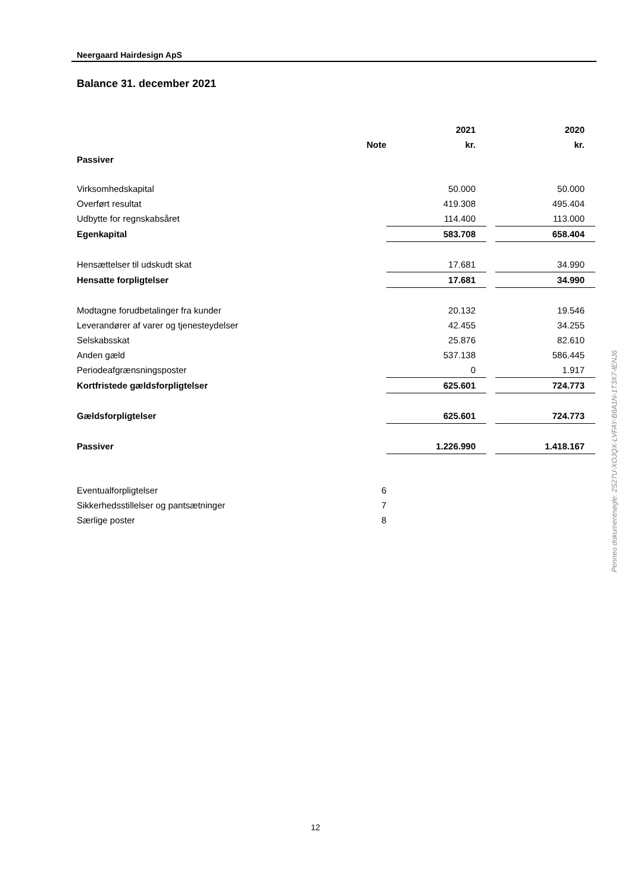Neergaard Hairdesign ApS
Balance 31. december 2021
| | | 2021 | | 2020 |
| --- | --- | --- | --- | --- |
| | Note | kr. | | kr. |
| Passiver | | | | |
| Virksomhedskapital | | 50.000 | | 50.000 |
| Overført resultat | | 419.308 | | 495.404 |
| Udbytte for regnskabsåret | | 114.400 | | 113.000 |
| Egenkapital | | 583.708 | | 658.404 |
| Hensættelser til udskudt skat | | 17.681 | | 34.990 |
| Hensatte forpligtelser | | 17.681 | | 34.990 |
| Modtagne forudbetalinger fra kunder | | 20.132 | | 19.546 |
| Leverandører af varer og tjenesteydelser | | 42.455 | | 34.255 |
| Selskabsskat | | 25.876 | | 82.610 |
| Anden gæld | | 537.138 | | 586.445 |
| Periodeafgrænsningsposter | | 0 | | 1.917 |
| Kortfristede gældsforpligtelser | | 625.601 | | 724.773 |
| Gældsforpligtelser | | 625.601 | | 724.773 |
| Passiver | | 1.226.990 | | 1.418.167 |
| Eventualforpligtelser | 6 | | | |
| Sikkerhedsstillelser og pantsætninger | 7 | | | |
| Særlige poster | 8 | | | |
Penneo dokumentnøgle: 2S27U-XOJQX-LVFAY-B6A1N-1T3X7-IENJ6
12